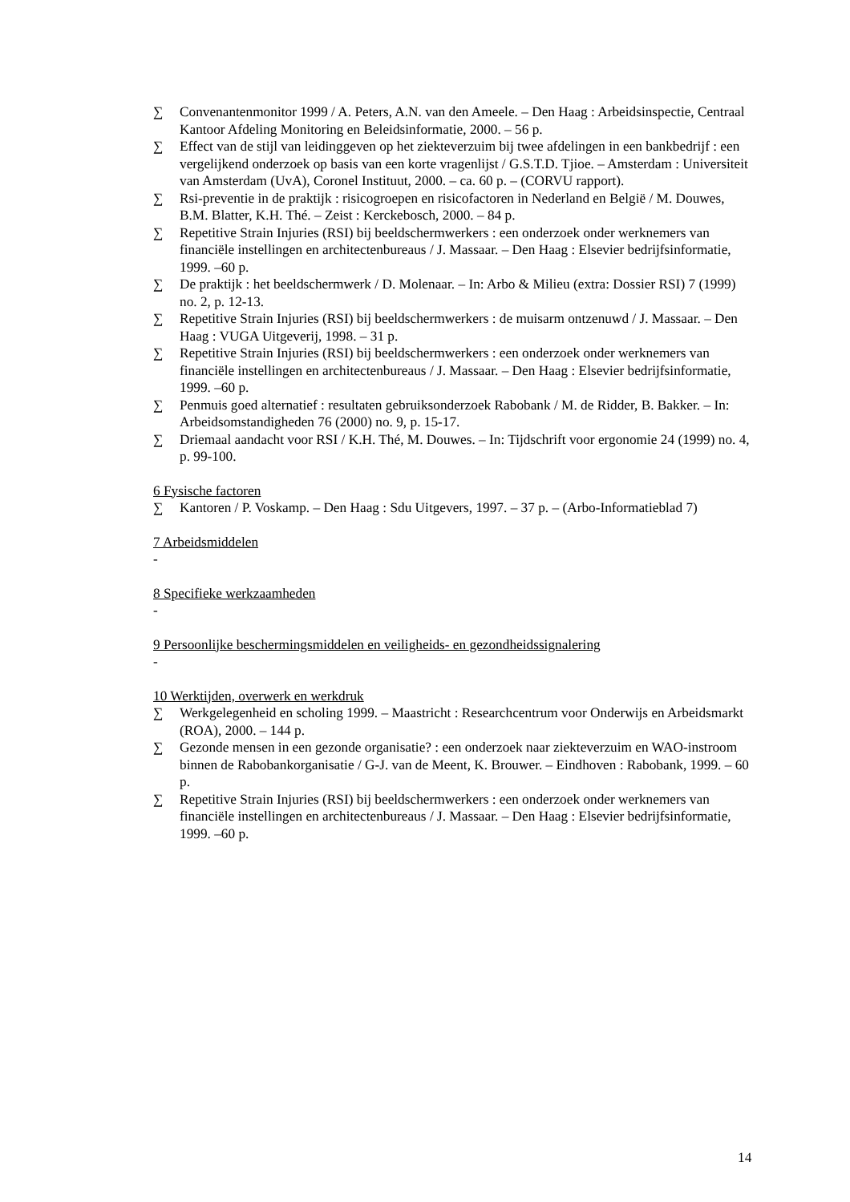∑ Convenantenmonitor 1999 / A. Peters, A.N. van den Ameele. – Den Haag : Arbeidsinspectie, Centraal Kantoor Afdeling Monitoring en Beleidsinformatie, 2000. – 56 p.
∑ Effect van de stijl van leidinggeven op het ziekteverzuim bij twee afdelingen in een bankbedrijf : een vergelijkend onderzoek op basis van een korte vragenlijst / G.S.T.D. Tjioe. – Amsterdam : Universiteit van Amsterdam (UvA), Coronel Instituut, 2000. – ca. 60 p. – (CORVU rapport).
∑ Rsi-preventie in de praktijk : risicogroepen en risicofactoren in Nederland en België / M. Douwes, B.M. Blatter, K.H. Thé. – Zeist : Kerckebosch, 2000. – 84 p.
∑ Repetitive Strain Injuries (RSI) bij beeldschermwerkers : een onderzoek onder werknemers van financiële instellingen en architectenbureaus / J. Massaar. – Den Haag : Elsevier bedrijfsinformatie, 1999. –60 p.
∑ De praktijk : het beeldschermwerk / D. Molenaar. – In: Arbo & Milieu (extra: Dossier RSI) 7 (1999) no. 2, p. 12-13.
∑ Repetitive Strain Injuries (RSI) bij beeldschermwerkers : de muisarm ontzenuwd / J. Massaar. – Den Haag : VUGA Uitgeverij, 1998. – 31 p.
∑ Repetitive Strain Injuries (RSI) bij beeldschermwerkers : een onderzoek onder werknemers van financiële instellingen en architectenbureaus / J. Massaar. – Den Haag : Elsevier bedrijfsinformatie, 1999. –60 p.
∑ Penmuis goed alternatief : resultaten gebruiksonderzoek Rabobank / M. de Ridder, B. Bakker. – In: Arbeidsomstandigheden 76 (2000) no. 9, p. 15-17.
∑ Driemaal aandacht voor RSI / K.H. Thé, M. Douwes. – In: Tijdschrift voor ergonomie 24 (1999) no. 4, p. 99-100.
6 Fysische factoren
∑ Kantoren / P. Voskamp. – Den Haag : Sdu Uitgevers, 1997. – 37 p. – (Arbo-Informatieblad 7)
7 Arbeidsmiddelen
-
8 Specifieke werkzaamheden
-
9 Persoonlijke beschermingsmiddelen en veiligheids- en gezondheidssignalering
-
10 Werktijden, overwerk en werkdruk
∑ Werkgelegenheid en scholing 1999. – Maastricht : Researchcentrum voor Onderwijs en Arbeidsmarkt (ROA), 2000. – 144 p.
∑ Gezonde mensen in een gezonde organisatie? : een onderzoek naar ziekteverzuim en WAO-instroom binnen de Rabobankorganisatie / G-J. van de Meent, K. Brouwer. – Eindhoven : Rabobank, 1999. – 60 p.
∑ Repetitive Strain Injuries (RSI) bij beeldschermwerkers : een onderzoek onder werknemers van financiële instellingen en architectenbureaus / J. Massaar. – Den Haag : Elsevier bedrijfsinformatie, 1999. –60 p.
14